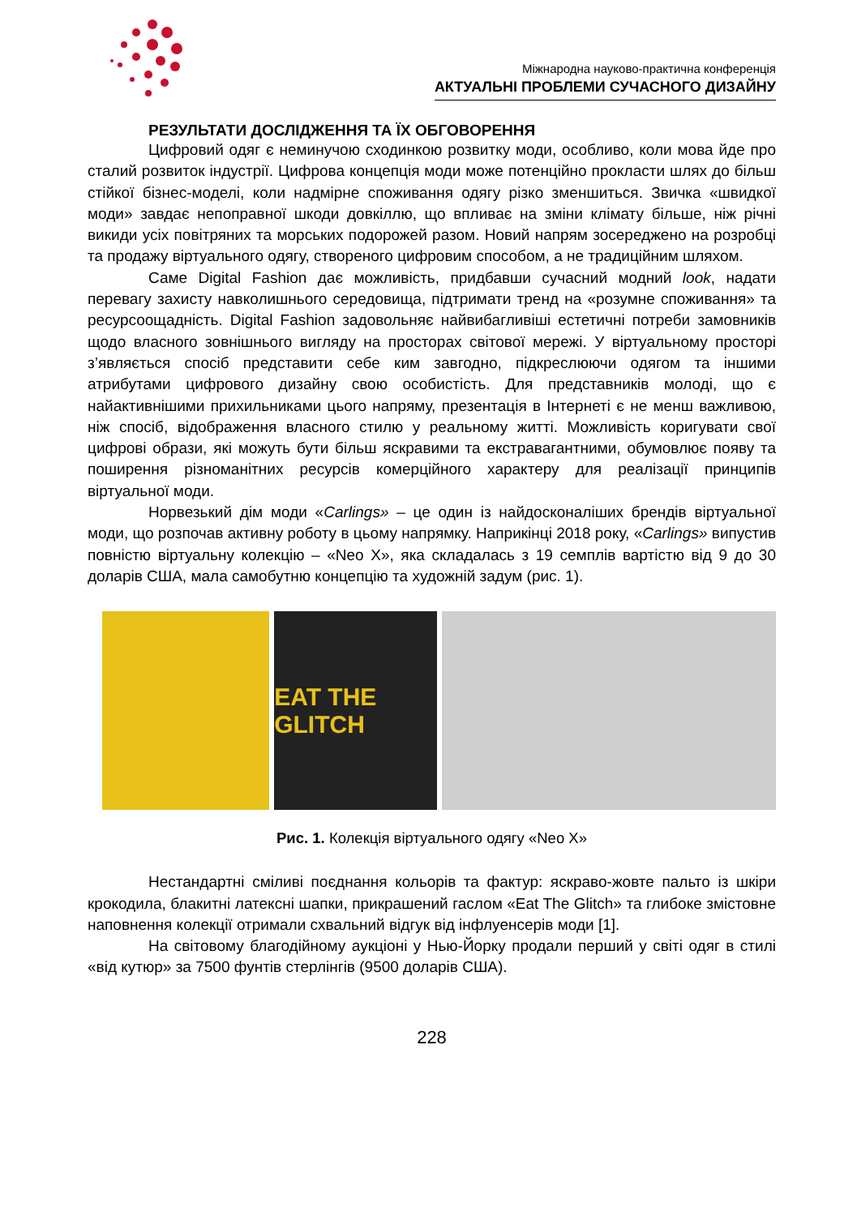Міжнародна науково-практична конференція
АКТУАЛЬНІ ПРОБЛЕМИ СУЧАСНОГО ДИЗАЙНУ
РЕЗУЛЬТАТИ ДОСЛІДЖЕННЯ ТА ЇХ ОБГОВОРЕННЯ
Цифровий одяг є неминучою сходинкою розвитку моди, особливо, коли мова йде про сталий розвиток індустрії. Цифрова концепція моди може потенційно прокласти шлях до більш стійкої бізнес-моделі, коли надмірне споживання одягу різко зменшиться. Звичка «швидкої моди» завдає непоправної шкоди довкіллю, що впливає на зміни клімату більше, ніж річні викиди усіх повітряних та морських подорожей разом. Новий напрям зосереджено на розробці та продажу віртуального одягу, створеного цифровим способом, а не традиційним шляхом.
Саме Digital Fashion дає можливість, придбавши сучасний модний look, надати перевагу захисту навколишнього середовища, підтримати тренд на «розумне споживання» та ресурсоощадність. Digital Fashion задовольняє найвибагливіші естетичні потреби замовників щодо власного зовнішнього вигляду на просторах світової мережі. У віртуальному просторі з’являється спосіб представити себе ким завгодно, підкреслюючи одягом та іншими атрибутами цифрового дизайну свою особистість. Для представників молоді, що є найактивнішими прихильниками цього напряму, презентація в Інтернеті є не менш важливою, ніж спосіб, відображення власного стилю у реальному житті. Можливість коригувати свої цифрові образи, які можуть бути більш яскравими та екстравагантними, обумовлює появу та поширення різноманітних ресурсів комерційного характеру для реалізації принципів віртуальної моди.
Норвезький дім моди «Carlings» – це один із найдосконаліших брендів віртуальної моди, що розпочав активну роботу в цьому напрямку. Наприкінці 2018 року, «Carlings» випустив повністю віртуальну колекцію – «Neo X», яка складалась з 19 семплів вартістю від 9 до 30 доларів США, мала самобутню концепцію та художній задум (рис. 1).
EAT THE GLITCH
Рис. 1. Колекція віртуального одягу «Neo X»
Нестандартні сміливі поєднання кольорів та фактур: яскраво-жовте пальто із шкіри крокодила, блакитні латексні шапки, прикрашений гаслом «Eat The Glitch» та глибоке змістовне наповнення колекції отримали схвальний відгук від інфлуенсерів моди [1].
На світовому благодійному аукціоні у Нью-Йорку продали перший у світі одяг в стилі «від кутюр» за 7500 фунтів стерлінгів (9500 доларів США).
228